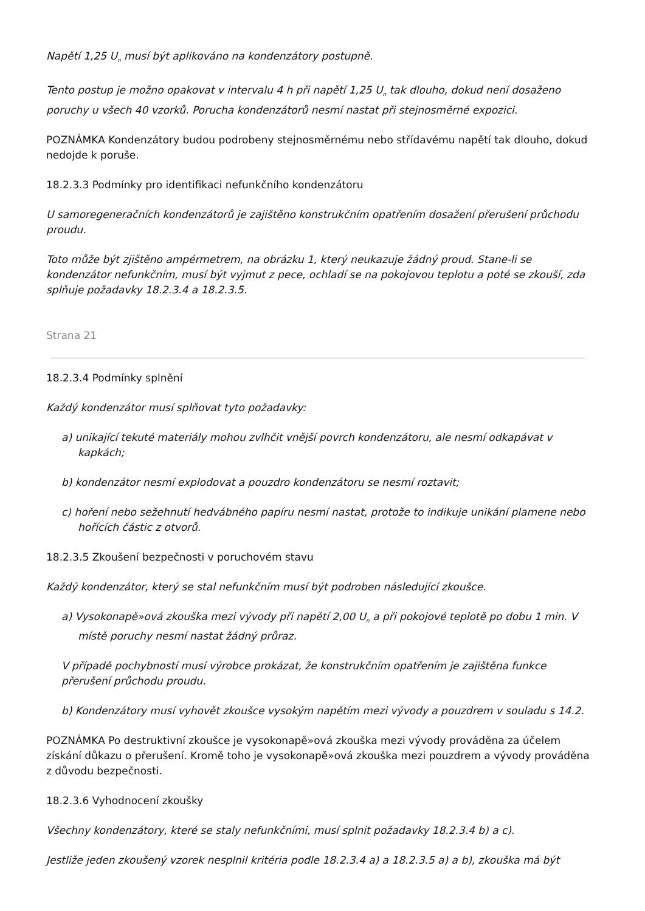Napětí 1,25 U<sub>n</sub> musí být aplikováno na kondenzátory postupně.
Tento postup je možno opakovat v intervalu 4 h při napětí 1,25 U<sub>n</sub> tak dlouho, dokud není dosaženo poruchy u všech 40 vzorků. Porucha kondenzátorů nesmí nastat při stejnosměrné expozici.
POZNÁMKA Kondenzátory budou podrobeny stejnosměrnému nebo střídavému napětí tak dlouho, dokud nedojde k poruše.
18.2.3.3 Podmínky pro identifikaci nefunkčního kondenzátoru
U samoregeneračních kondenzátorů je zajištěno konstrukčním opatřením dosažení přerušení průchodu proudu.
Toto může být zjištěno ampérmetrem, na obrázku 1, který neukazuje žádný proud. Stane-li se kondenzátor nefunkčním, musí být vyjmut z pece, ochladí se na pokojovou teplotu a poté se zkouší, zda splňuje požadavky 18.2.3.4 a 18.2.3.5.
Strana 21
18.2.3.4 Podmínky splnění
Každý kondenzátor musí splňovat tyto požadavky:
a) unikající tekuté materiály mohou zvlhčit vnější povrch kondenzátoru, ale nesmí odkapávat v kapkách;
b) kondenzátor nesmí explodovat a pouzdro kondenzátoru se nesmí roztavit;
c) hoření nebo sežehnutí hedvábného papíru nesmí nastat, protože to indikuje unikání plamene nebo hořících částic z otvorů.
18.2.3.5 Zkoušení bezpečnosti v poruchovém stavu
Každý kondenzátor, který se stal nefunkčním musí být podroben následující zkoušce.
a) Vysokonapě»ová zkouška mezi vývody při napětí 2,00 U<sub>n</sub> a při pokojové teplotě po dobu 1 min. V místě poruchy nesmí nastat žádný průraz.
V případě pochybností musí výrobce prokázat, že konstrukčním opatřením je zajištěna funkce přerušení průchodu proudu.
b) Kondenzátory musí vyhovět zkoušce vysokým napětím mezi vývody a pouzdrem v souladu s 14.2.
POZNÁMKA Po destruktivní zkoušce je vysokonapě»ová zkouška mezi vývody prováděna za účelem získání důkazu o přerušení. Kromě toho je vysokonapě»ová zkouška mezi pouzdrem a vývody prováděna z důvodu bezpečnosti.
18.2.3.6 Vyhodnocení zkoušky
Všechny kondenzátory, které se staly nefunkčními, musí splnit požadavky 18.2.3.4 b) a c).
Jestliže jeden zkoušený vzorek nesplnil kritéria podle 18.2.3.4 a) a 18.2.3.5 a) a b), zkouška má být